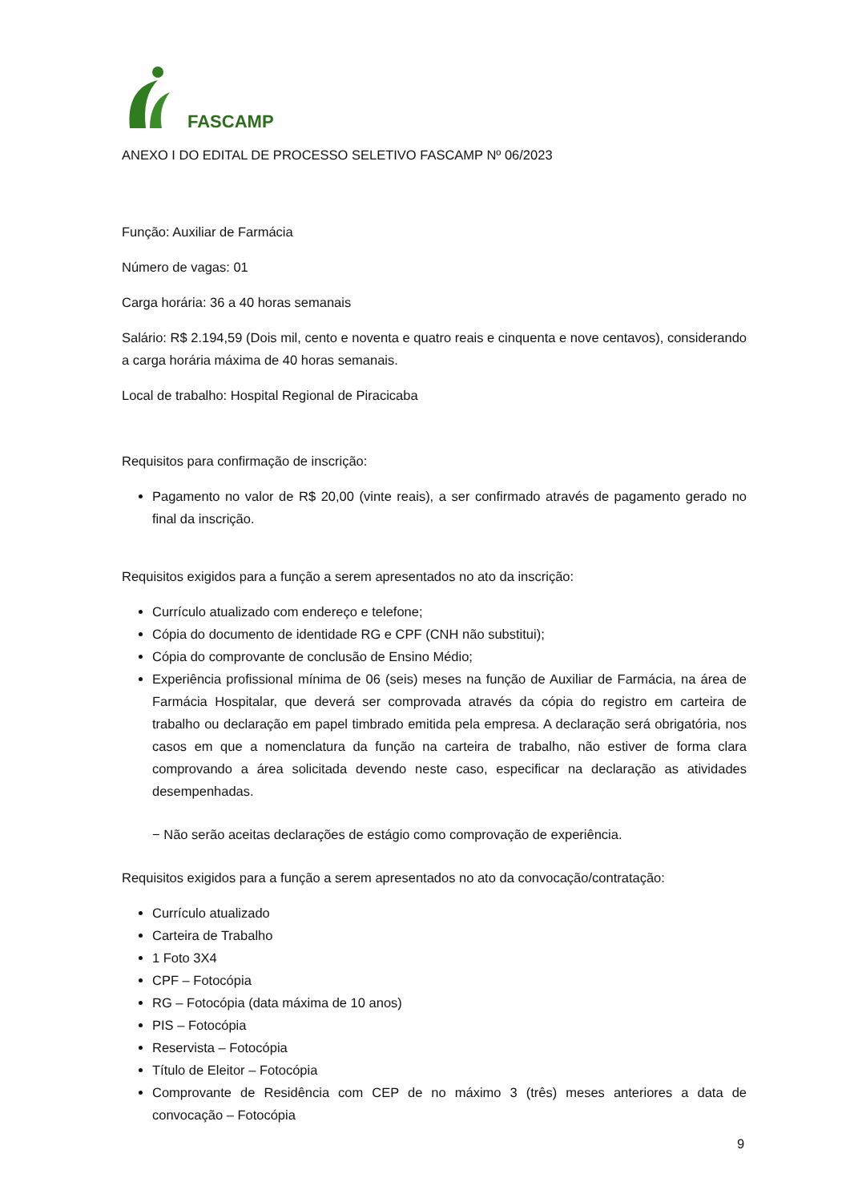FASCAMP
ANEXO I DO EDITAL DE PROCESSO SELETIVO FASCAMP Nº 06/2023
Função: Auxiliar de Farmácia
Número de vagas: 01
Carga horária: 36 a 40 horas semanais
Salário: R$ 2.194,59 (Dois mil, cento e noventa e quatro reais e cinquenta e nove centavos), considerando a carga horária máxima de 40 horas semanais.
Local de trabalho: Hospital Regional de Piracicaba
Requisitos para confirmação de inscrição:
Pagamento no valor de R$ 20,00 (vinte reais), a ser confirmado através de pagamento gerado no final da inscrição.
Requisitos exigidos para a função a serem apresentados no ato da inscrição:
Currículo atualizado com endereço e telefone;
Cópia do documento de identidade RG e CPF (CNH não substitui);
Cópia do comprovante de conclusão de Ensino Médio;
Experiência profissional mínima de 06 (seis) meses na função de Auxiliar de Farmácia, na área de Farmácia Hospitalar, que deverá ser comprovada através da cópia do registro em carteira de trabalho ou declaração em papel timbrado emitida pela empresa. A declaração será obrigatória, nos casos em que a nomenclatura da função na carteira de trabalho, não estiver de forma clara comprovando a área solicitada devendo neste caso, especificar na declaração as atividades desempenhadas.
− Não serão aceitas declarações de estágio como comprovação de experiência.
Requisitos exigidos para a função a serem apresentados no ato da convocação/contratação:
Currículo atualizado
Carteira de Trabalho
1 Foto 3X4
CPF – Fotocópia
RG – Fotocópia (data máxima de 10 anos)
PIS – Fotocópia
Reservista – Fotocópia
Título de Eleitor – Fotocópia
Comprovante de Residência com CEP de no máximo 3 (três) meses anteriores a data de convocação – Fotocópia
9